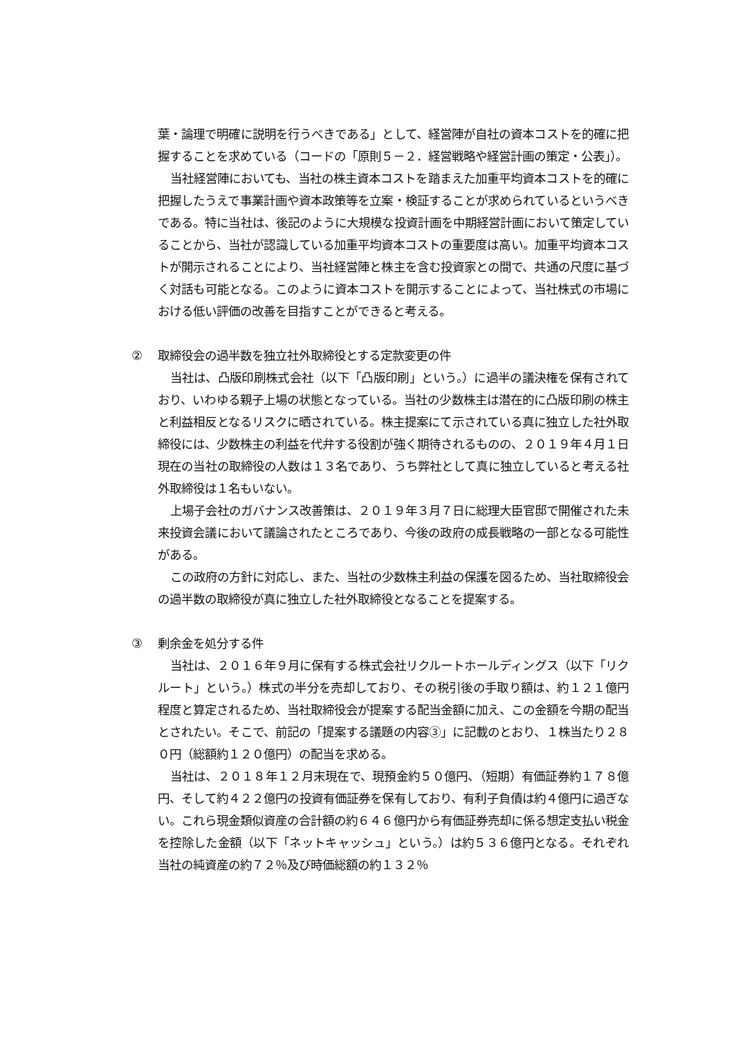葉・論理で明確に説明を行うべきである」として、経営陣が自社の資本コストを的確に把握することを求めている（コードの「原則５－２．経営戦略や経営計画の策定・公表」）。
当社経営陣においても、当社の株主資本コストを踏まえた加重平均資本コストを的確に把握したうえで事業計画や資本政策等を立案・検証することが求められているというべきである。特に当社は、後記のように大規模な投資計画を中期経営計画において策定していることから、当社が認識している加重平均資本コストの重要度は高い。加重平均資本コストが開示されることにより、当社経営陣と株主を含む投資家との間で、共通の尺度に基づく対話も可能となる。このように資本コストを開示することによって、当社株式の市場における低い評価の改善を目指すことができると考える。
② 取締役会の過半数を独立社外取締役とする定款変更の件
当社は、凸版印刷株式会社（以下「凸版印刷」という。）に過半の議決権を保有されており、いわゆる親子上場の状態となっている。当社の少数株主は潜在的に凸版印刷の株主と利益相反となるリスクに晒されている。株主提案にて示されている真に独立した社外取締役には、少数株主の利益を代弁する役割が強く期待されるものの、２０１９年４月１日現在の当社の取締役の人数は１３名であり、うち弊社として真に独立していると考える社外取締役は１名もいない。
上場子会社のガバナンス改善策は、２０１９年３月７日に総理大臣官邸で開催された未来投資会議において議論されたところであり、今後の政府の成長戦略の一部となる可能性がある。
この政府の方針に対応し、また、当社の少数株主利益の保護を図るため、当社取締役会の過半数の取締役が真に独立した社外取締役となることを提案する。
③ 剰余金を処分する件
当社は、２０１６年９月に保有する株式会社リクルートホールディングス（以下「リクルート」という。）株式の半分を売却しており、その税引後の手取り額は、約１２１億円程度と算定されるため、当社取締役会が提案する配当金額に加え、この金額を今期の配当とされたい。そこで、前記の「提案する議題の内容③」に記載のとおり、１株当たり２８０円（総額約１２０億円）の配当を求める。
当社は、２０１８年１２月末現在で、現預金約５０億円、（短期）有価証券約１７８億円、そして約４２２億円の投資有価証券を保有しており、有利子負債は約４億円に過ぎない。これら現金類似資産の合計額の約６４６億円から有価証券売却に係る想定支払い税金を控除した金額（以下「ネットキャッシュ」という。）は約５３６億円となる。それぞれ当社の純資産の約７２％及び時価総額の約１３２％